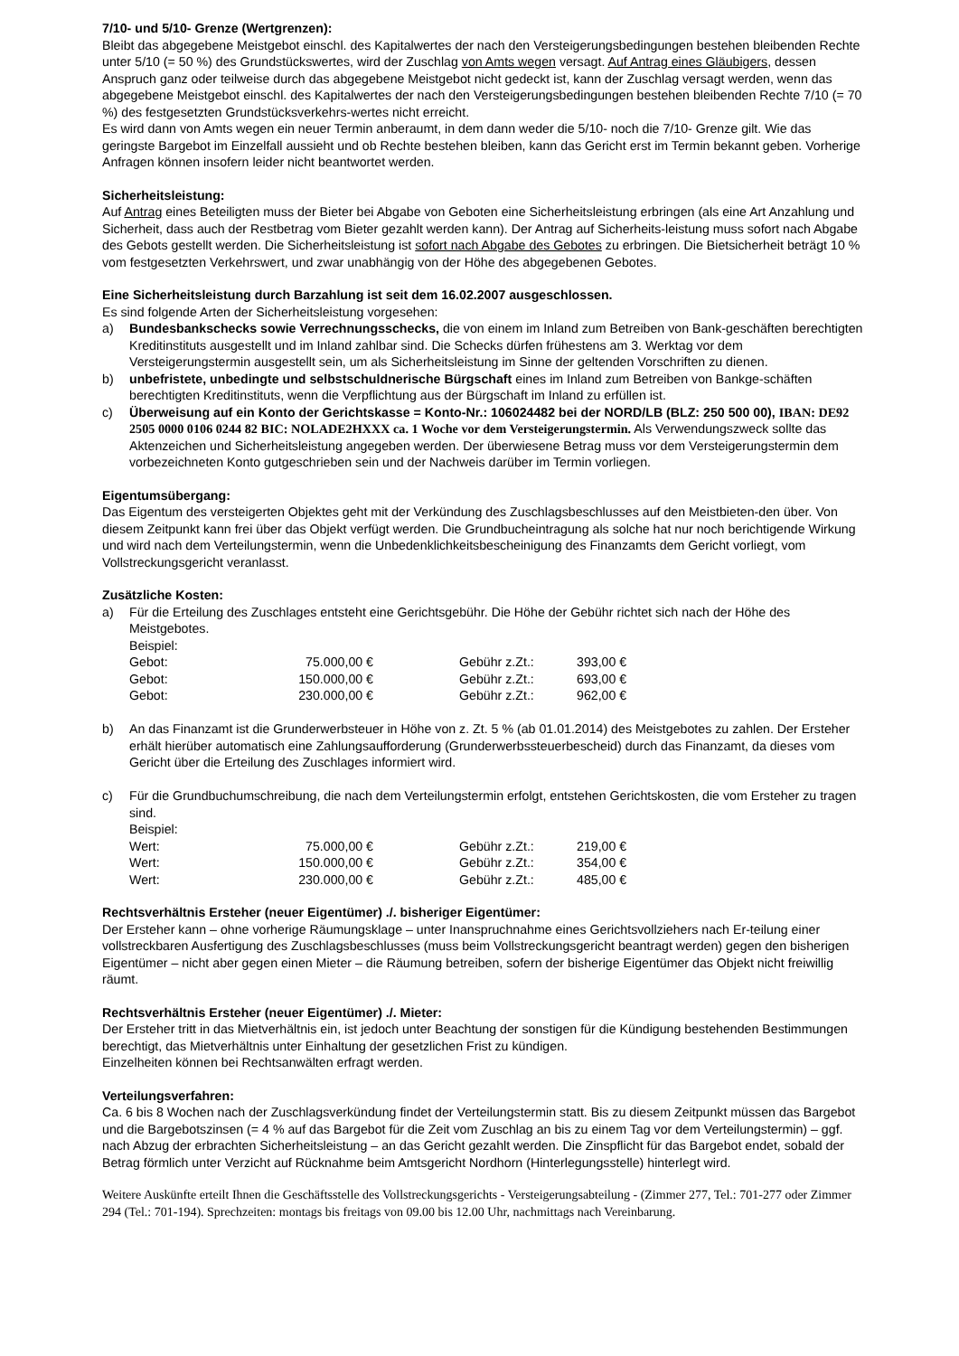7/10- und 5/10- Grenze (Wertgrenzen):
Bleibt das abgegebene Meistgebot einschl. des Kapitalwertes der nach den Versteigerungsbedingungen bestehen bleibenden Rechte unter 5/10 (= 50 %) des Grundstückswertes, wird der Zuschlag von Amts wegen versagt. Auf Antrag eines Gläubigers, dessen Anspruch ganz oder teilweise durch das abgegebene Meistgebot nicht gedeckt ist, kann der Zuschlag versagt werden, wenn das abgegebene Meistgebot einschl. des Kapitalwertes der nach den Versteigerungsbedingungen bestehen bleibenden Rechte 7/10 (= 70 %) des festgesetzten Grundstücksverkehrs-wertes nicht erreicht.
Es wird dann von Amts wegen ein neuer Termin anberaumt, in dem dann weder die 5/10- noch die 7/10- Grenze gilt. Wie das geringste Bargebot im Einzelfall aussieht und ob Rechte bestehen bleiben, kann das Gericht erst im Termin bekannt geben. Vorherige Anfragen können insofern leider nicht beantwortet werden.
Sicherheitsleistung:
Auf Antrag eines Beteiligten muss der Bieter bei Abgabe von Geboten eine Sicherheitsleistung erbringen (als eine Art Anzahlung und Sicherheit, dass auch der Restbetrag vom Bieter gezahlt werden kann). Der Antrag auf Sicherheits-leistung muss sofort nach Abgabe des Gebots gestellt werden. Die Sicherheitsleistung ist sofort nach Abgabe des Gebotes zu erbringen. Die Bietsicherheit beträgt 10 % vom festgesetzten Verkehrswert, und zwar unabhängig von der Höhe des abgegebenen Gebotes.
Eine Sicherheitsleistung durch Barzahlung ist seit dem 16.02.2007 ausgeschlossen.
Es sind folgende Arten der Sicherheitsleistung vorgesehen:
a) Bundesbankschecks sowie Verrechnungsschecks, die von einem im Inland zum Betreiben von Bank-geschäften berechtigten Kreditinstituts ausgestellt und im Inland zahlbar sind. Die Schecks dürfen frühestens am 3. Werktag vor dem Versteigerungstermin ausgestellt sein, um als Sicherheitsleistung im Sinne der geltenden Vorschriften zu dienen.
b) unbefristete, unbedingte und selbstschuldnerische Bürgschaft eines im Inland zum Betreiben von Bankge-schäften berechtigten Kreditinstituts, wenn die Verpflichtung aus der Bürgschaft im Inland zu erfüllen ist.
c) Überweisung auf ein Konto der Gerichtskasse = Konto-Nr.: 106024482 bei der NORD/LB (BLZ: 250 500 00), IBAN: DE92 2505 0000 0106 0244 82 BIC: NOLADE2HXXX ca. 1 Woche vor dem Versteigerungstermin. Als Verwendungszweck sollte das Aktenzeichen und Sicherheitsleistung angegeben werden. Der überwiesene Betrag muss vor dem Versteigerungstermin dem vorbezeichneten Konto gutgeschrieben sein und der Nachweis darüber im Termin vorliegen.
Eigentumsübergang:
Das Eigentum des versteigerten Objektes geht mit der Verkündung des Zuschlagsbeschlusses auf den Meistbieten-den über. Von diesem Zeitpunkt kann frei über das Objekt verfügt werden. Die Grundbucheintragung als solche hat nur noch berichtigende Wirkung und wird nach dem Verteilungstermin, wenn die Unbedenklichkeitsbescheinigung des Finanzamts dem Gericht vorliegt, vom Vollstreckungsgericht veranlasst.
Zusätzliche Kosten:
a) Für die Erteilung des Zuschlages entsteht eine Gerichtsgebühr. Die Höhe der Gebühr richtet sich nach der Höhe des Meistgebotes.
Beispiel:
| Gebot: | 75.000,00 € | | Gebühr z.Zt.: | 393,00 € |
| Gebot: | 150.000,00 € | | Gebühr z.Zt.: | 693,00 € |
| Gebot: | 230.000,00 € | | Gebühr z.Zt.: | 962,00 € |
b) An das Finanzamt ist die Grunderwerbsteuer in Höhe von z. Zt. 5 % (ab 01.01.2014) des Meistgebotes zu zahlen. Der Ersteher erhält hierüber automatisch eine Zahlungsaufforderung (Grunderwerbssteuerbescheid) durch das Finanzamt, da dieses vom Gericht über die Erteilung des Zuschlages informiert wird.
c) Für die Grundbuchumschreibung, die nach dem Verteilungstermin erfolgt, entstehen Gerichtskosten, die vom Ersteher zu tragen sind.
Beispiel:
| Wert: | 75.000,00 € | | Gebühr z.Zt.: | 219,00 € |
| Wert: | 150.000,00 € | | Gebühr z.Zt.: | 354,00 € |
| Wert: | 230.000,00 € | | Gebühr z.Zt.: | 485,00 € |
Rechtsverhältnis Ersteher (neuer Eigentümer) ./. bisheriger Eigentümer:
Der Ersteher kann – ohne vorherige Räumungsklage – unter Inanspruchnahme eines Gerichtsvollziehers nach Er-teilung einer vollstreckbaren Ausfertigung des Zuschlagsbeschlusses (muss beim Vollstreckungsgericht beantragt werden) gegen den bisherigen Eigentümer – nicht aber gegen einen Mieter – die Räumung betreiben, sofern der bisherige Eigentümer das Objekt nicht freiwillig räumt.
Rechtsverhältnis Ersteher (neuer Eigentümer) ./. Mieter:
Der Ersteher tritt in das Mietverhältnis ein, ist jedoch unter Beachtung der sonstigen für die Kündigung bestehenden Bestimmungen berechtigt, das Mietverhältnis unter Einhaltung der gesetzlichen Frist zu kündigen.
Einzelheiten können bei Rechtsanwälten erfragt werden.
Verteilungsverfahren:
Ca. 6 bis 8 Wochen nach der Zuschlagsverkündung findet der Verteilungstermin statt. Bis zu diesem Zeitpunkt müssen das Bargebot und die Bargebotszinsen (= 4 % auf das Bargebot für die Zeit vom Zuschlag an bis zu einem Tag vor dem Verteilungstermin) – ggf. nach Abzug der erbrachten Sicherheitsleistung – an das Gericht gezahlt werden. Die Zinspflicht für das Bargebot endet, sobald der Betrag förmlich unter Verzicht auf Rücknahme beim Amtsgericht Nordhorn (Hinterlegungsstelle) hinterlegt wird.
Weitere Auskünfte erteilt Ihnen die Geschäftsstelle des Vollstreckungsgerichts - Versteigerungsabteilung - (Zimmer 277, Tel.: 701-277 oder Zimmer 294 (Tel.: 701-194). Sprechzeiten: montags bis freitags von 09.00 bis 12.00 Uhr, nachmittags nach Vereinbarung.